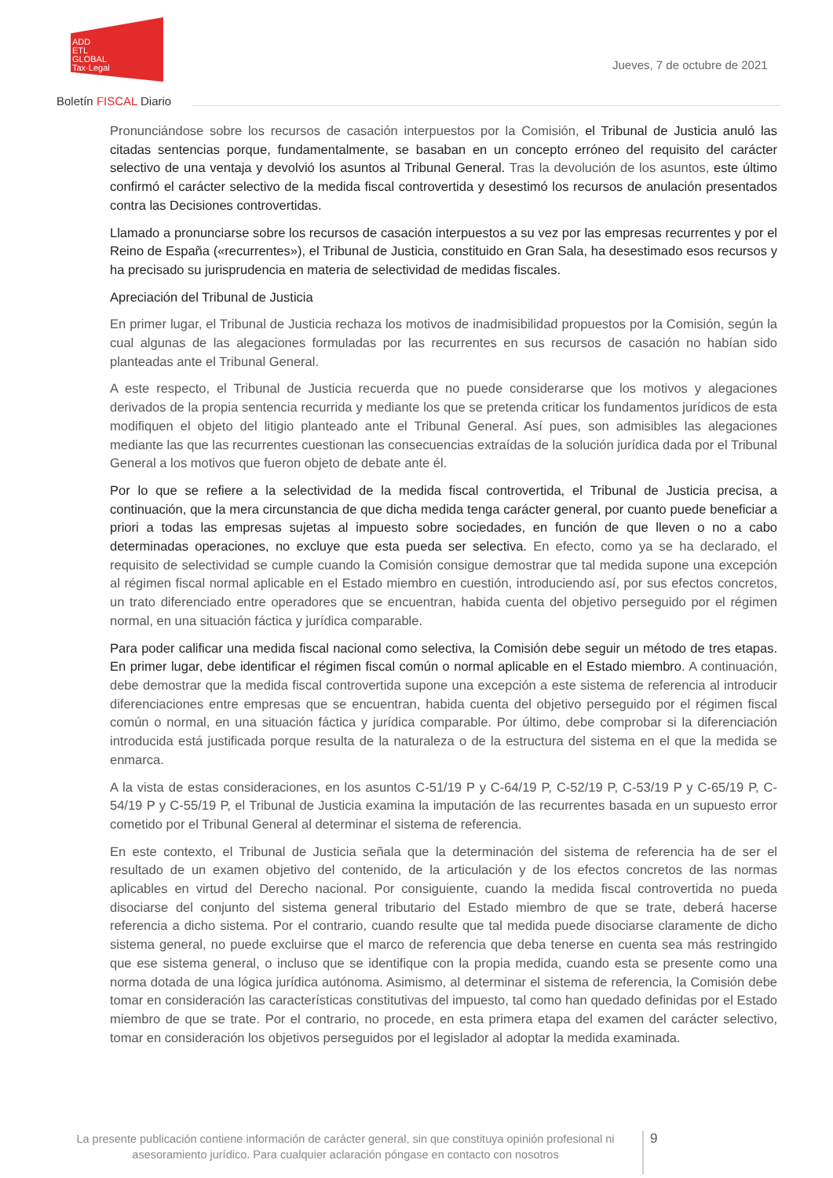ADD
ETL
GLOBAL
Tax·Legal
Jueves, 7 de octubre de 2021
Boletín FISCAL Diario
Pronunciándose sobre los recursos de casación interpuestos por la Comisión, el Tribunal de Justicia anuló las citadas sentencias porque, fundamentalmente, se basaban en un concepto erróneo del requisito del carácter selectivo de una ventaja y devolvió los asuntos al Tribunal General. Tras la devolución de los asuntos, este último confirmó el carácter selectivo de la medida fiscal controvertida y desestimó los recursos de anulación presentados contra las Decisiones controvertidas.
Llamado a pronunciarse sobre los recursos de casación interpuestos a su vez por las empresas recurrentes y por el Reino de España («recurrentes»), el Tribunal de Justicia, constituido en Gran Sala, ha desestimado esos recursos y ha precisado su jurisprudencia en materia de selectividad de medidas fiscales.
Apreciación del Tribunal de Justicia
En primer lugar, el Tribunal de Justicia rechaza los motivos de inadmisibilidad propuestos por la Comisión, según la cual algunas de las alegaciones formuladas por las recurrentes en sus recursos de casación no habían sido planteadas ante el Tribunal General.
A este respecto, el Tribunal de Justicia recuerda que no puede considerarse que los motivos y alegaciones derivados de la propia sentencia recurrida y mediante los que se pretenda criticar los fundamentos jurídicos de esta modifiquen el objeto del litigio planteado ante el Tribunal General. Así pues, son admisibles las alegaciones mediante las que las recurrentes cuestionan las consecuencias extraídas de la solución jurídica dada por el Tribunal General a los motivos que fueron objeto de debate ante él.
Por lo que se refiere a la selectividad de la medida fiscal controvertida, el Tribunal de Justicia precisa, a continuación, que la mera circunstancia de que dicha medida tenga carácter general, por cuanto puede beneficiar a priori a todas las empresas sujetas al impuesto sobre sociedades, en función de que lleven o no a cabo determinadas operaciones, no excluye que esta pueda ser selectiva. En efecto, como ya se ha declarado, el requisito de selectividad se cumple cuando la Comisión consigue demostrar que tal medida supone una excepción al régimen fiscal normal aplicable en el Estado miembro en cuestión, introduciendo así, por sus efectos concretos, un trato diferenciado entre operadores que se encuentran, habida cuenta del objetivo perseguido por el régimen normal, en una situación fáctica y jurídica comparable.
Para poder calificar una medida fiscal nacional como selectiva, la Comisión debe seguir un método de tres etapas. En primer lugar, debe identificar el régimen fiscal común o normal aplicable en el Estado miembro. A continuación, debe demostrar que la medida fiscal controvertida supone una excepción a este sistema de referencia al introducir diferenciaciones entre empresas que se encuentran, habida cuenta del objetivo perseguido por el régimen fiscal común o normal, en una situación fáctica y jurídica comparable. Por último, debe comprobar si la diferenciación introducida está justificada porque resulta de la naturaleza o de la estructura del sistema en el que la medida se enmarca.
A la vista de estas consideraciones, en los asuntos C-51/19 P y C-64/19 P, C-52/19 P, C-53/19 P y C-65/19 P, C-54/19 P y C-55/19 P, el Tribunal de Justicia examina la imputación de las recurrentes basada en un supuesto error cometido por el Tribunal General al determinar el sistema de referencia.
En este contexto, el Tribunal de Justicia señala que la determinación del sistema de referencia ha de ser el resultado de un examen objetivo del contenido, de la articulación y de los efectos concretos de las normas aplicables en virtud del Derecho nacional. Por consiguiente, cuando la medida fiscal controvertida no pueda disociarse del conjunto del sistema general tributario del Estado miembro de que se trate, deberá hacerse referencia a dicho sistema. Por el contrario, cuando resulte que tal medida puede disociarse claramente de dicho sistema general, no puede excluirse que el marco de referencia que deba tenerse en cuenta sea más restringido que ese sistema general, o incluso que se identifique con la propia medida, cuando esta se presente como una norma dotada de una lógica jurídica autónoma. Asimismo, al determinar el sistema de referencia, la Comisión debe tomar en consideración las características constitutivas del impuesto, tal como han quedado definidas por el Estado miembro de que se trate. Por el contrario, no procede, en esta primera etapa del examen del carácter selectivo, tomar en consideración los objetivos perseguidos por el legislador al adoptar la medida examinada.
La presente publicación contiene información de carácter general, sin que constituya opinión profesional ni asesoramiento jurídico. Para cualquier aclaración póngase en contacto con nosotros
9